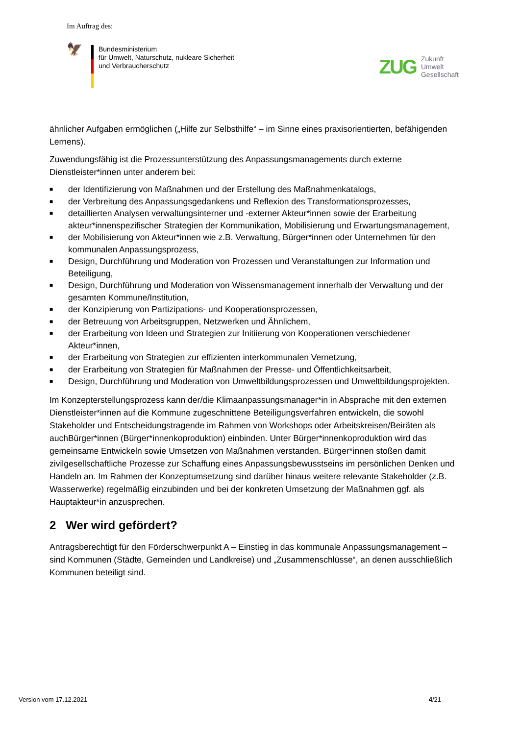Im Auftrag des:
🦅
Bundesministerium
für Umwelt, Naturschutz, nukleare Sicherheit
und Verbraucherschutz
ZUG
Zukunft
Umwelt
Gesellschaft
ähnlicher Aufgaben ermöglichen („Hilfe zur Selbsthilfe“ – im Sinne eines praxisorientierten, befähigenden Lernens).
Zuwendungsfähig ist die Prozessunterstützung des Anpassungsmanagements durch externe Dienstleister*innen unter anderem bei:
■ der Identifizierung von Maßnahmen und der Erstellung des Maßnahmenkatalogs,
■ der Verbreitung des Anpassungsgedankens und Reflexion des Transformationsprozesses,
■ detaillierten Analysen verwaltungsinterner und -externer Akteur*innen sowie der Erarbeitung akteur*innenspezifischer Strategien der Kommunikation, Mobilisierung und Erwartungsmanagement,
■ der Mobilisierung von Akteur*innen wie z.B. Verwaltung, Bürger*innen oder Unternehmen für den kommunalen Anpassungsprozess,
■ Design, Durchführung und Moderation von Prozessen und Veranstaltungen zur Information und Beteiligung,
■ Design, Durchführung und Moderation von Wissensmanagement innerhalb der Verwaltung und der gesamten Kommune/Institution,
■ der Konzipierung von Partizipations- und Kooperationsprozessen,
■ der Betreuung von Arbeitsgruppen, Netzwerken und Ähnlichem,
■ der Erarbeitung von Ideen und Strategien zur Initiierung von Kooperationen verschiedener Akteur*innen,
■ der Erarbeitung von Strategien zur effizienten interkommunalen Vernetzung,
■ der Erarbeitung von Strategien für Maßnahmen der Presse- und Öffentlichkeitsarbeit,
■ Design, Durchführung und Moderation von Umweltbildungsprozessen und Umweltbildungsprojekten.
Im Konzepterstellungsprozess kann der/die Klimaanpassungsmanager*in in Absprache mit den externen Dienstleister*innen auf die Kommune zugeschnittene Beteiligungsverfahren entwickeln, die sowohl Stakeholder und Entscheidungstragende im Rahmen von Workshops oder Arbeitskreisen/Beiräten als auchBürger*innen (Bürger*innenkoproduktion) einbinden. Unter Bürger*innenkoproduktion wird das gemeinsame Entwickeln sowie Umsetzen von Maßnahmen verstanden. Bürger*innen stoßen damit zivilgesellschaftliche Prozesse zur Schaffung eines Anpassungsbewusstseins im persönlichen Denken und Handeln an. Im Rahmen der Konzeptumsetzung sind darüber hinaus weitere relevante Stakeholder (z.B. Wasserwerke) regelmäßig einzubinden und bei der konkreten Umsetzung der Maßnahmen ggf. als Hauptakteur*in anzusprechen.
2 Wer wird gefördert?
Antragsberechtigt für den Förderschwerpunkt A – Einstieg in das kommunale Anpassungsmanagement – sind Kommunen (Städte, Gemeinden und Landkreise) und „Zusammenschlüsse“, an denen ausschließlich Kommunen beteiligt sind.
Version vom 17.12.2021 4/21